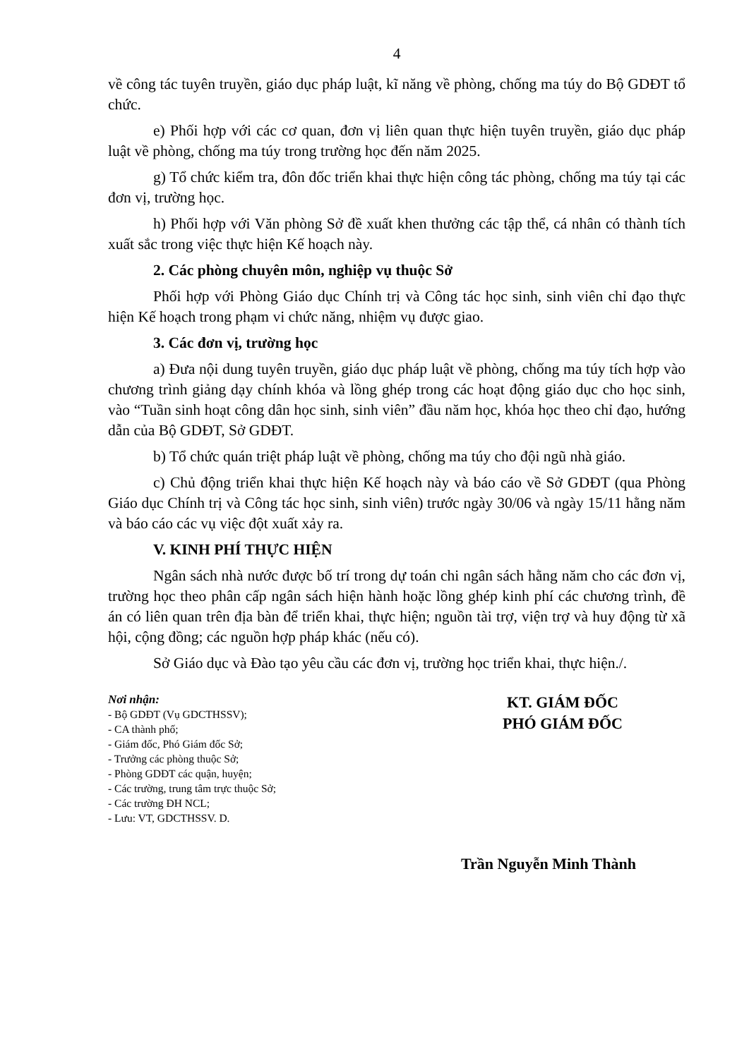4
về công tác tuyên truyền, giáo dục pháp luật, kĩ năng về phòng, chống ma túy do Bộ GDĐT tổ chức.
e) Phối hợp với các cơ quan, đơn vị liên quan thực hiện tuyên truyền, giáo dục pháp luật về phòng, chống ma túy trong trường học đến năm 2025.
g) Tổ chức kiểm tra, đôn đốc triển khai thực hiện công tác phòng, chống ma túy tại các đơn vị, trường học.
h) Phối hợp với Văn phòng Sở đề xuất khen thưởng các tập thể, cá nhân có thành tích xuất sắc trong việc thực hiện Kế hoạch này.
2. Các phòng chuyên môn, nghiệp vụ thuộc Sở
Phối hợp với Phòng Giáo dục Chính trị và Công tác học sinh, sinh viên chỉ đạo thực hiện Kế hoạch trong phạm vi chức năng, nhiệm vụ được giao.
3. Các đơn vị, trường học
a) Đưa nội dung tuyên truyền, giáo dục pháp luật về phòng, chống ma túy tích hợp vào chương trình giảng dạy chính khóa và lồng ghép trong các hoạt động giáo dục cho học sinh, vào “Tuần sinh hoạt công dân học sinh, sinh viên” đầu năm học, khóa học theo chỉ đạo, hướng dẫn của Bộ GDĐT, Sở GDĐT.
b) Tổ chức quán triệt pháp luật về phòng, chống ma túy cho đội ngũ nhà giáo.
c) Chủ động triển khai thực hiện Kế hoạch này và báo cáo về Sở GDĐT (qua Phòng Giáo dục Chính trị và Công tác học sinh, sinh viên) trước ngày 30/06 và ngày 15/11 hằng năm và báo cáo các vụ việc đột xuất xảy ra.
V. KINH PHÍ THỰC HIỆN
Ngân sách nhà nước được bố trí trong dự toán chi ngân sách hằng năm cho các đơn vị, trường học theo phân cấp ngân sách hiện hành hoặc lồng ghép kinh phí các chương trình, đề án có liên quan trên địa bàn để triển khai, thực hiện; nguồn tài trợ, viện trợ và huy động từ xã hội, cộng đồng; các nguồn hợp pháp khác (nếu có).
Sở Giáo dục và Đào tạo yêu cầu các đơn vị, trường học triển khai, thực hiện./.
Nơi nhận:
- Bộ GDĐT (Vụ GDCTHSSV);
- CA thành phố;
- Giám đốc, Phó Giám đốc Sở;
- Trưởng các phòng thuộc Sở;
- Phòng GDĐT các quận, huyện;
- Các trường, trung tâm trực thuộc Sở;
- Các trường ĐH NCL;
- Lưu: VT, GDCTHSSV. D.
KT. GIÁM ĐỐC
PHÓ GIÁM ĐỐC
Trần Nguyễn Minh Thành